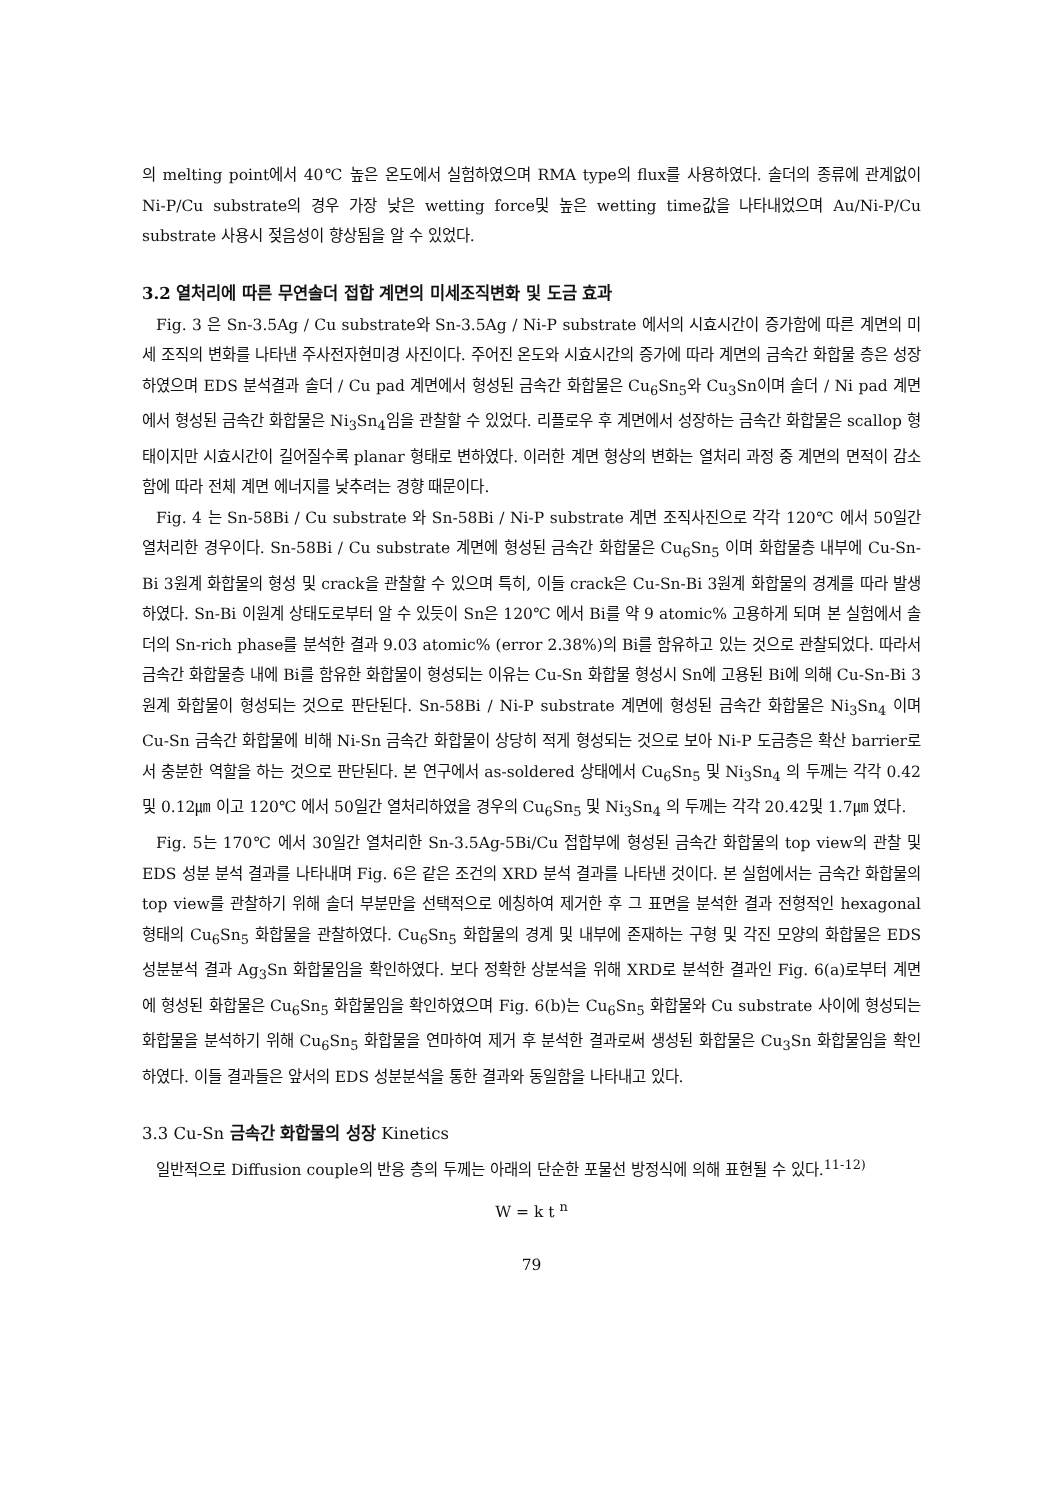의 melting point에서 40℃ 높은 온도에서 실험하였으며 RMA type의 flux를 사용하였다. 솔더의 종류에 관계없이 Ni-P/Cu substrate의 경우 가장 낮은 wetting force및 높은 wetting time값을 나타내었으며 Au/Ni-P/Cu substrate 사용시 젖음성이 향상됨을 알 수 있었다.
3.2 열처리에 따른 무연솔더 접합 계면의 미세조직변화 및 도금 효과
Fig. 3 은 Sn-3.5Ag / Cu substrate와 Sn-3.5Ag / Ni-P substrate 에서의 시효시간이 증가함에 따른 계면의 미세 조직의 변화를 나타낸 주사전자현미경 사진이다. 주어진 온도와 시효시간의 증가에 따라 계면의 금속간 화합물 층은 성장하였으며 EDS 분석결과 솔더 / Cu pad 계면에서 형성된 금속간 화합물은 Cu<sub>6</sub>Sn<sub>5</sub>와 Cu<sub>3</sub>Sn이며 솔더 / Ni pad 계면에서 형성된 금속간 화합물은 Ni<sub>3</sub>Sn<sub>4</sub>임을 관찰할 수 있었다. 리플로우 후 계면에서 성장하는 금속간 화합물은 scallop 형태이지만 시효시간이 길어질수록 planar 형태로 변하였다. 이러한 계면 형상의 변화는 열처리 과정 중 계면의 면적이 감소함에 따라 전체 계면 에너지를 낮추려는 경향 때문이다.
Fig. 4 는 Sn-58Bi / Cu substrate 와 Sn-58Bi / Ni-P substrate 계면 조직사진으로 각각 120℃ 에서 50일간 열처리한 경우이다. Sn-58Bi / Cu substrate 계면에 형성된 금속간 화합물은 Cu<sub>6</sub>Sn<sub>5</sub> 이며 화합물층 내부에 Cu-Sn-Bi 3원계 화합물의 형성 및 crack을 관찰할 수 있으며 특히, 이들 crack은 Cu-Sn-Bi 3원계 화합물의 경계를 따라 발생하였다. Sn-Bi 이원계 상태도로부터 알 수 있듯이 Sn은 120℃ 에서 Bi를 약 9 atomic% 고용하게 되며 본 실험에서 솔더의 Sn-rich phase를 분석한 결과 9.03 atomic% (error 2.38%)의 Bi를 함유하고 있는 것으로 관찰되었다. 따라서 금속간 화합물층 내에 Bi를 함유한 화합물이 형성되는 이유는 Cu-Sn 화합물 형성시 Sn에 고용된 Bi에 의해 Cu-Sn-Bi 3원계 화합물이 형성되는 것으로 판단된다. Sn-58Bi / Ni-P substrate 계면에 형성된 금속간 화합물은 Ni<sub>3</sub>Sn<sub>4</sub> 이며 Cu-Sn 금속간 화합물에 비해 Ni-Sn 금속간 화합물이 상당히 적게 형성되는 것으로 보아 Ni-P 도금층은 확산 barrier로서 충분한 역할을 하는 것으로 판단된다. 본 연구에서 as-soldered 상태에서 Cu<sub>6</sub>Sn<sub>5</sub> 및 Ni<sub>3</sub>Sn<sub>4</sub> 의 두께는 각각 0.42 및 0.12㎛ 이고 120℃ 에서 50일간 열처리하였을 경우의 Cu<sub>6</sub>Sn<sub>5</sub> 및 Ni<sub>3</sub>Sn<sub>4</sub> 의 두께는 각각 20.42및 1.7㎛ 였다.
Fig. 5는 170℃ 에서 30일간 열처리한 Sn-3.5Ag-5Bi/Cu 접합부에 형성된 금속간 화합물의 top view의 관찰 및 EDS 성분 분석 결과를 나타내며 Fig. 6은 같은 조건의 XRD 분석 결과를 나타낸 것이다. 본 실험에서는 금속간 화합물의 top view를 관찰하기 위해 솔더 부분만을 선택적으로 에칭하여 제거한 후 그 표면을 분석한 결과 전형적인 hexagonal 형태의 Cu<sub>6</sub>Sn<sub>5</sub> 화합물을 관찰하였다. Cu<sub>6</sub>Sn<sub>5</sub> 화합물의 경계 및 내부에 존재하는 구형 및 각진 모양의 화합물은 EDS 성분분석 결과 Ag<sub>3</sub>Sn 화합물임을 확인하였다. 보다 정확한 상분석을 위해 XRD로 분석한 결과인 Fig. 6(a)로부터 계면에 형성된 화합물은 Cu<sub>6</sub>Sn<sub>5</sub> 화합물임을 확인하였으며 Fig. 6(b)는 Cu<sub>6</sub>Sn<sub>5</sub> 화합물와 Cu substrate 사이에 형성되는 화합물을 분석하기 위해 Cu<sub>6</sub>Sn<sub>5</sub> 화합물을 연마하여 제거 후 분석한 결과로써 생성된 화합물은 Cu<sub>3</sub>Sn 화합물임을 확인하였다. 이들 결과들은 앞서의 EDS 성분분석을 통한 결과와 동일함을 나타내고 있다.
3.3 Cu-Sn 금속간 화합물의 성장 Kinetics
일반적으로 Diffusion couple의 반응 층의 두께는 아래의 단순한 포물선 방정식에 의해 표현될 수 있다.<sup>11-12)</sup>
W = k t <sup>n</sup>
79